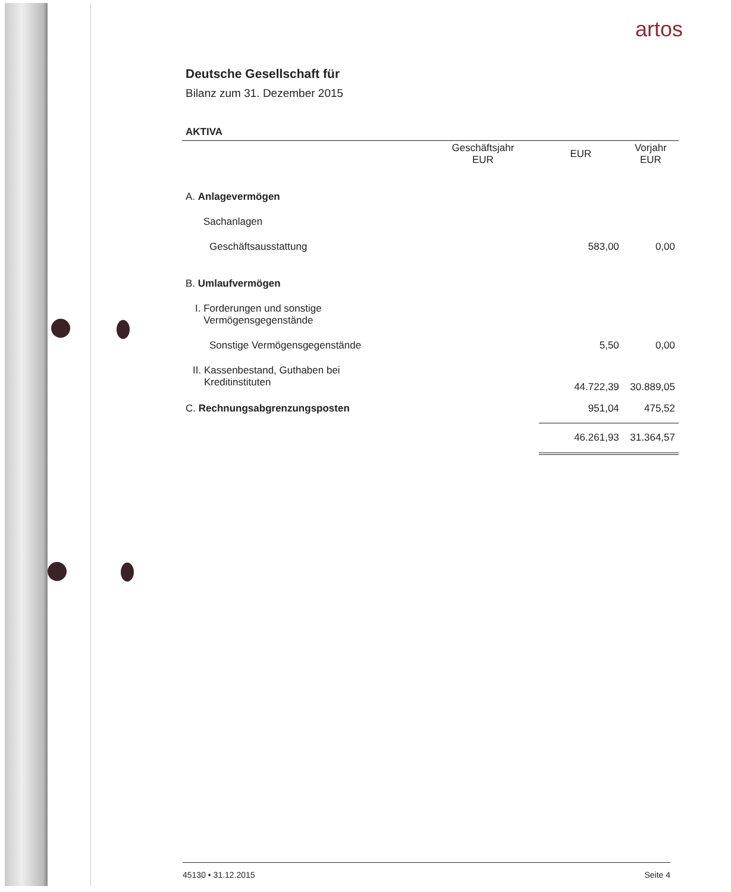artos
Deutsche Gesellschaft für
Bilanz zum 31. Dezember 2015
AKTIVA
| | Geschäftsjahr EUR | EUR | Vorjahr EUR |
| --- | --- | --- | --- |
| A. Anlagevermögen | | | |
| Sachanlagen | | | |
| Geschäftsausstattung | | 583,00 | 0,00 |
| B. Umlaufvermögen | | | |
| I. Forderungen und sonstige Vermögensgegenstände | | | |
| Sonstige Vermögensgegenstände | | 5,50 | 0,00 |
| II. Kassenbestand, Guthaben bei Kreditinstituten | | 44.722,39 | 30.889,05 |
| C. Rechnungsabgrenzungsposten | | 951,04 | 475,52 |
| | | 46.261,93 | 31.364,57 |
45130 • 31.12.2015 Seite 4